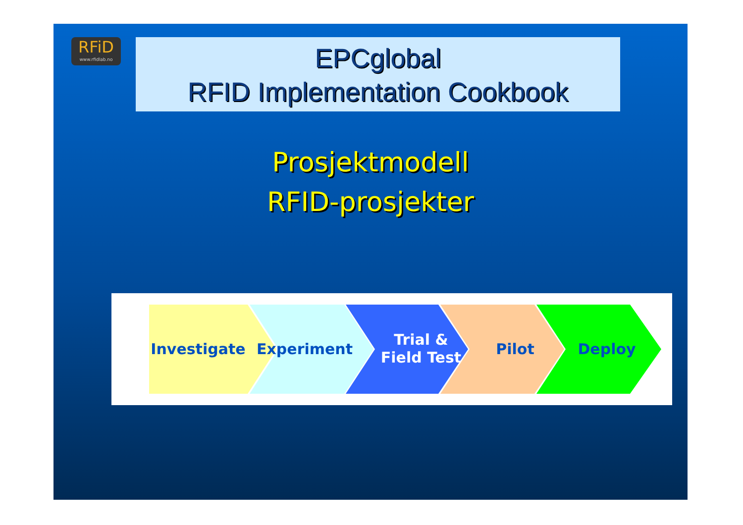RFiD
www.rfidlab.no
EPCglobal
RFID Implementation Cookbook
Prosjektmodell
RFID-prosjekter
Investigate Experiment
Trial &
Field Test
Pilot Deploy